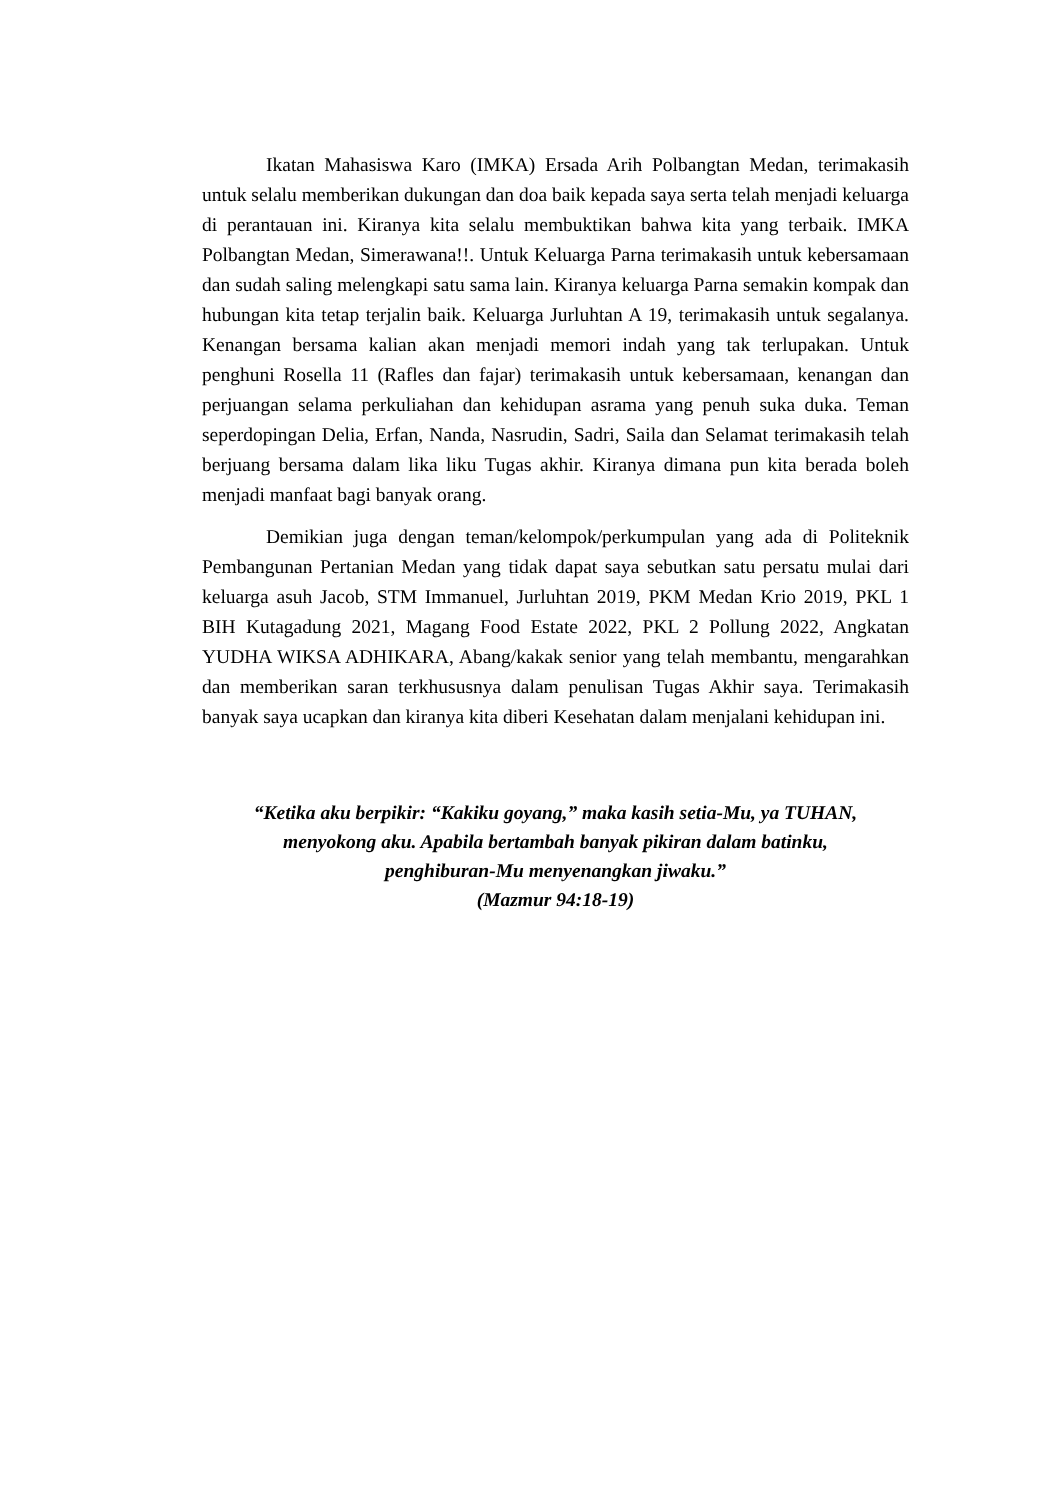Ikatan Mahasiswa Karo (IMKA) Ersada Arih Polbangtan Medan, terimakasih untuk selalu memberikan dukungan dan doa baik kepada saya serta telah menjadi keluarga di perantauan ini. Kiranya kita selalu membuktikan bahwa kita yang terbaik. IMKA Polbangtan Medan, Simerawana!!. Untuk Keluarga Parna terimakasih untuk kebersamaan dan sudah saling melengkapi satu sama lain. Kiranya keluarga Parna semakin kompak dan hubungan kita tetap terjalin baik. Keluarga Jurluhtan A 19, terimakasih untuk segalanya. Kenangan bersama kalian akan menjadi memori indah yang tak terlupakan. Untuk penghuni Rosella 11 (Rafles dan fajar) terimakasih untuk kebersamaan, kenangan dan perjuangan selama perkuliahan dan kehidupan asrama yang penuh suka duka. Teman seperdopingan Delia, Erfan, Nanda, Nasrudin, Sadri, Saila dan Selamat terimakasih telah berjuang bersama dalam lika liku Tugas akhir. Kiranya dimana pun kita berada boleh menjadi manfaat bagi banyak orang.
Demikian juga dengan teman/kelompok/perkumpulan yang ada di Politeknik Pembangunan Pertanian Medan yang tidak dapat saya sebutkan satu persatu mulai dari keluarga asuh Jacob, STM Immanuel, Jurluhtan 2019, PKM Medan Krio 2019, PKL 1 BIH Kutagadung 2021, Magang Food Estate 2022, PKL 2 Pollung 2022, Angkatan YUDHA WIKSA ADHIKARA, Abang/kakak senior yang telah membantu, mengarahkan dan memberikan saran terkhususnya dalam penulisan Tugas Akhir saya. Terimakasih banyak saya ucapkan dan kiranya kita diberi Kesehatan dalam menjalani kehidupan ini.
“Ketika aku berpikir: “Kakiku goyang,” maka kasih setia-Mu, ya TUHAN,
menyokong aku. Apabila bertambah banyak pikiran dalam batinku,
penghiburan-Mu menyenangkan jiwaku.”
(Mazmur 94:18-19)